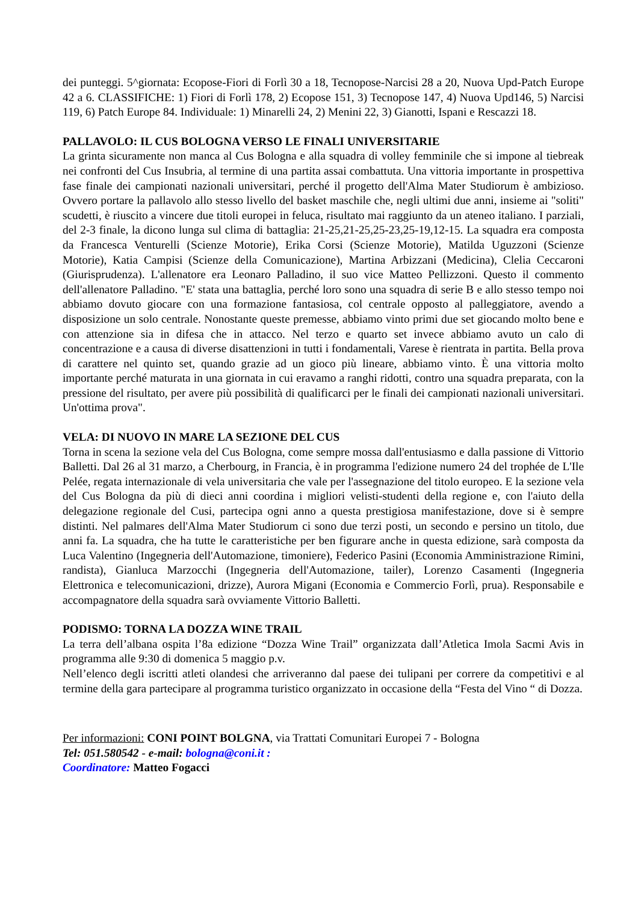dei punteggi. 5^giornata: Ecopose-Fiori di Forlì 30 a 18, Tecnopose-Narcisi 28 a 20, Nuova Upd-Patch Europe 42 a 6. CLASSIFICHE: 1) Fiori di Forlì 178, 2) Ecopose 151, 3) Tecnopose 147, 4) Nuova Upd146, 5) Narcisi 119, 6) Patch Europe 84. Individuale: 1) Minarelli 24, 2) Menini 22, 3) Gianotti, Ispani e Rescazzi 18.
PALLAVOLO: IL CUS BOLOGNA VERSO LE FINALI UNIVERSITARIE
La grinta sicuramente non manca al Cus Bologna e alla squadra di volley femminile che si impone al tiebreak nei confronti del Cus Insubria, al termine di una partita assai combattuta. Una vittoria importante in prospettiva fase finale dei campionati nazionali universitari, perché il progetto dell'Alma Mater Studiorum è ambizioso. Ovvero portare la pallavolo allo stesso livello del basket maschile che, negli ultimi due anni, insieme ai "soliti" scudetti, è riuscito a vincere due titoli europei in feluca, risultato mai raggiunto da un ateneo italiano. I parziali, del 2-3 finale, la dicono lunga sul clima di battaglia: 21-25,21-25,25-23,25-19,12-15. La squadra era composta da Francesca Venturelli (Scienze Motorie), Erika Corsi (Scienze Motorie), Matilda Uguzzoni (Scienze Motorie), Katia Campisi (Scienze della Comunicazione), Martina Arbizzani (Medicina), Clelia Ceccaroni (Giurisprudenza). L'allenatore era Leonaro Palladino, il suo vice Matteo Pellizzoni. Questo il commento dell'allenatore Palladino. "E' stata una battaglia, perché loro sono una squadra di serie B e allo stesso tempo noi abbiamo dovuto giocare con una formazione fantasiosa, col centrale opposto al palleggiatore, avendo a disposizione un solo centrale. Nonostante queste premesse, abbiamo vinto primi due set giocando molto bene e con attenzione sia in difesa che in attacco. Nel terzo e quarto set invece abbiamo avuto un calo di concentrazione e a causa di diverse disattenzioni in tutti i fondamentali, Varese è rientrata in partita. Bella prova di carattere nel quinto set, quando grazie ad un gioco più lineare, abbiamo vinto. È una vittoria molto importante perché maturata in una giornata in cui eravamo a ranghi ridotti, contro una squadra preparata, con la pressione del risultato, per avere più possibilità di qualificarci per le finali dei campionati nazionali universitari. Un'ottima prova".
VELA: DI NUOVO IN MARE LA SEZIONE DEL CUS
Torna in scena la sezione vela del Cus Bologna, come sempre mossa dall'entusiasmo e dalla passione di Vittorio Balletti. Dal 26 al 31 marzo, a Cherbourg, in Francia, è in programma l'edizione numero 24 del trophée de L'Ile Pelée, regata internazionale di vela universitaria che vale per l'assegnazione del titolo europeo. E la sezione vela del Cus Bologna da più di dieci anni coordina i migliori velisti-studenti della regione e, con l'aiuto della delegazione regionale del Cusi, partecipa ogni anno a questa prestigiosa manifestazione, dove si è sempre distinti. Nel palmares dell'Alma Mater Studiorum ci sono due terzi posti, un secondo e persino un titolo, due anni fa. La squadra, che ha tutte le caratteristiche per ben figurare anche in questa edizione, sarà composta da Luca Valentino (Ingegneria dell'Automazione, timoniere), Federico Pasini (Economia Amministrazione Rimini, randista), Gianluca Marzocchi (Ingegneria dell'Automazione, tailer), Lorenzo Casamenti (Ingegneria Elettronica e telecomunicazioni, drizze), Aurora Migani (Economia e Commercio Forlì, prua). Responsabile e accompagnatore della squadra sarà ovviamente Vittorio Balletti.
PODISMO: TORNA LA DOZZA WINE TRAIL
La terra dell’albana ospita l’8a edizione “Dozza Wine Trail” organizzata dall’Atletica Imola Sacmi Avis in programma alle 9:30 di domenica 5 maggio p.v.
Nell’elenco degli iscritti atleti olandesi che arriveranno dal paese dei tulipani per correre da competitivi e al termine della gara partecipare al programma turistico organizzato in occasione della “Festa del Vino “ di Dozza.
Per informazioni: CONI POINT BOLGNA, via Trattati Comunitari Europei 7 - Bologna
Tel: 051.580542 - e-mail: bologna@coni.it :
Coordinatore: Matteo Fogacci